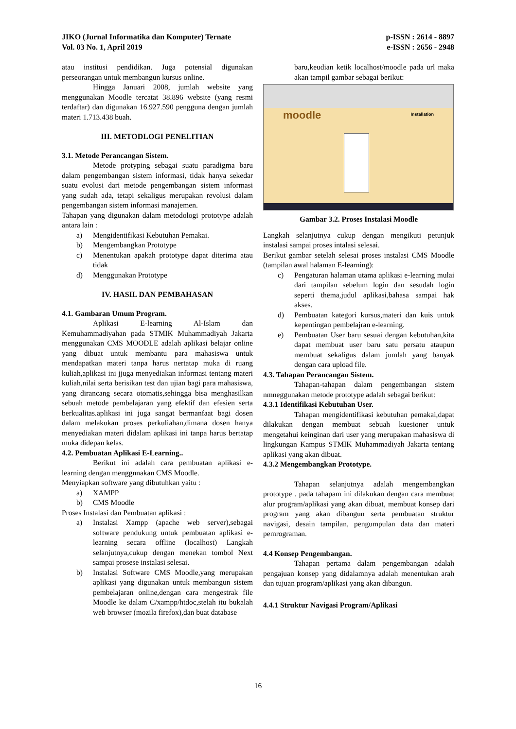JIKO (Jurnal Informatika dan Komputer) Ternate
Vol. 03 No. 1, April 2019
p-ISSN : 2614 - 8897
e-ISSN : 2656 - 2948
atau institusi pendidikan. Juga potensial digunakan perseorangan untuk membangun kursus online.
Hingga Januari 2008, jumlah website yang menggunakan Moodle tercatat 38.896 website (yang resmi terdaftar) dan digunakan 16.927.590 pengguna dengan jumlah materi 1.713.438 buah.
III. METODLOGI PENELITIAN
3.1. Metode Perancangan Sistem.
Metode protyping sebagai suatu paradigma baru dalam pengembangan sistem informasi, tidak hanya sekedar suatu evolusi dari metode pengembangan sistem informasi yang sudah ada, tetapi sekaligus merupakan revolusi dalam pengembangan sistem informasi manajemen.
Tahapan yang digunakan dalam metodologi prototype adalah antara lain :
a) Mengidentifikasi Kebutuhan Pemakai.
b) Mengembangkan Prototype
c) Menentukan apakah prototype dapat diterima atau tidak
d) Menggunakan Prototype
IV. HASIL DAN PEMBAHASAN
4.1. Gambaran Umum Program.
Aplikasi E-learning Al-Islam dan Kemuhammadiyahan pada STMIK Muhammadiyah Jakarta menggunakan CMS MOODLE adalah aplikasi belajar online yang dibuat untuk membantu para mahasiswa untuk mendapatkan materi tanpa harus nertatap muka di ruang kuliah,aplikasi ini jjuga menyediakan informasi tentang materi kuliah,nilai serta berisikan test dan ujian bagi para mahasiswa, yang dirancang secara otomatis,sehingga bisa menghasilkan sebuah metode pembelajaran yang efektif dan efesien serta berkualitas.aplikasi ini juga sangat bermanfaat bagi dosen dalam melakukan proses perkuliahan,dimana dosen hanya menyediakan materi didalam aplikasi ini tanpa harus bertatap muka didepan kelas.
4.2. Pembuatan Aplikasi E-Learning..
Berikut ini adalah cara pembuatan aplikasi e-learning dengan menggnnakan CMS Moodle.
Menyiapkan software yang dibutuhkan yaitu :
a) XAMPP
b) CMS Moodle
Proses Instalasi dan Pembuatan aplikasi :
a) Instalasi Xampp (apache web server),sebagai software pendukung untuk pembuatan aplikasi e-learning secara offline (localhost) Langkah selanjutnya,cukup dengan menekan tombol Next sampai prosese instalasi selesai.
b) Instalasi Software CMS Moodle,yang merupakan aplikasi yang digunakan untuk membangun sistem pembelajaran online,dengan cara mengestrak file Moodle ke dalam C/xampp/htdoc,stelah itu bukalah web browser (mozila firefox),dan buat database
baru,keudian ketik localhost/moodle pada url maka akan tampil gambar sebagai berikut:
moodle Installation
Gambar 3.2. Proses Instalasi Moodle
Langkah selanjutnya cukup dengan mengikuti petunjuk instalasi sampai proses intalasi selesai.
Berikut gambar setelah selesai proses instalasi CMS Moodle (tampilan awal halaman E-learning):
c) Pengaturan halaman utama aplikasi e-learning mulai dari tampilan sebelum login dan sesudah login seperti thema,judul aplikasi,bahasa sampai hak akses.
d) Pembuatan kategori kursus,materi dan kuis untuk kepentingan pembelajran e-learning.
e) Pembuatan User baru sesuai dengan kebutuhan,kita dapat membuat user baru satu persatu ataupun membuat sekaligus dalam jumlah yang banyak dengan cara upload file.
4.3. Tahapan Perancangan Sistem.
Tahapan-tahapan dalam pengembangan sistem nmneggunakan metode prototype adalah sebagai berikut:
4.3.1 Identifikasi Kebutuhan User.
Tahapan mengidentifikasi kebutuhan pemakai,dapat dilakukan dengan membuat sebuah kuesioner untuk mengetahui keinginan dari user yang merupakan mahasiswa di lingkungan Kampus STMIK Muhammadiyah Jakarta tentang aplikasi yang akan dibuat.
4.3.2 Mengembangkan Prototype.
Tahapan selanjutnya adalah mengembangkan prototype . pada tahapam ini dilakukan dengan cara membuat alur program/aplikasi yang akan dibuat, membuat konsep dari program yang akan dibangun serta pembuatan struktur navigasi, desain tampilan, pengumpulan data dan materi pemrograman.
4.4 Konsep Pengembangan.
Tahapan pertama dalam pengembangan adalah pengajuan konsep yang didalamnya adalah menentukan arah dan tujuan program/aplikasi yang akan dibangun.
4.4.1 Struktur Navigasi Program/Aplikasi
16